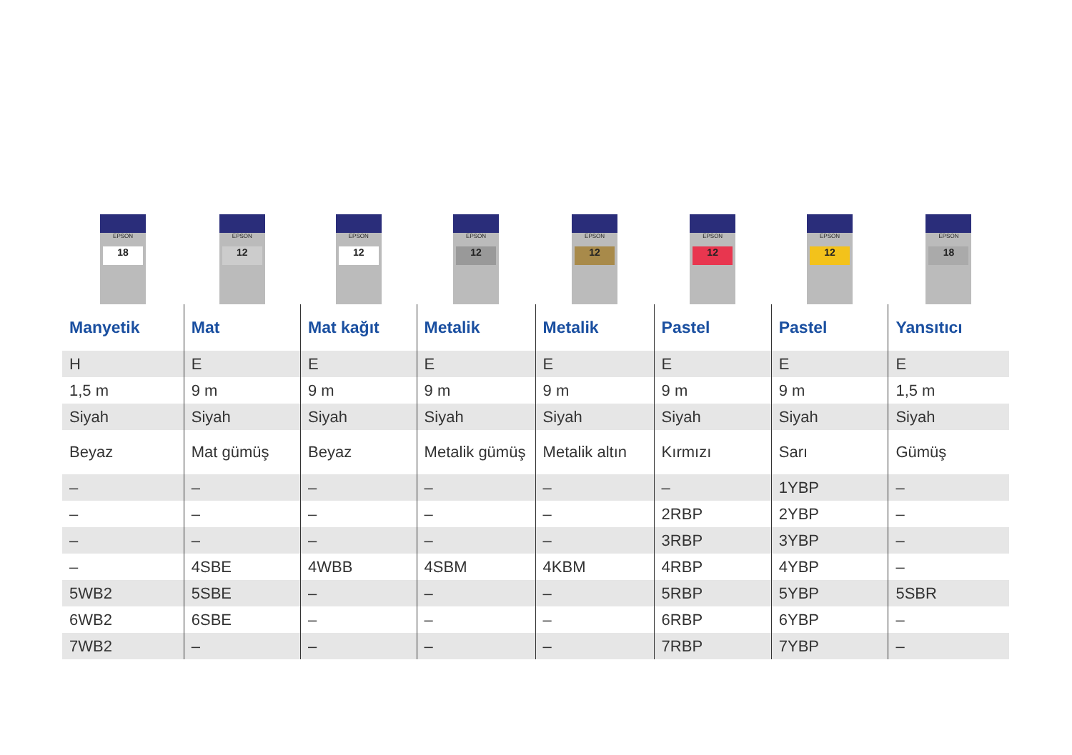| EPSON 18 | EPSON 12 | EPSON 12 | EPSON 12 | EPSON 12 | EPSON 12 | EPSON 12 | EPSON 18 |
| Manyetik | Mat | Mat kağıt | Metalik | Metalik | Pastel | Pastel | Yansıtıcı |
| H | E | E | E | E | E | E | E |
| 1,5 m | 9 m | 9 m | 9 m | 9 m | 9 m | 9 m | 1,5 m |
| Siyah | Siyah | Siyah | Siyah | Siyah | Siyah | Siyah | Siyah |
| Beyaz | Mat gümüş | Beyaz | Metalik gümüş | Metalik altın | Kırmızı | Sarı | Gümüş |
| – | – | – | – | – | – | 1YBP | – |
| – | – | – | – | – | 2RBP | 2YBP | – |
| – | – | – | – | – | 3RBP | 3YBP | – |
| – | 4SBE | 4WBB | 4SBM | 4KBM | 4RBP | 4YBP | – |
| 5WB2 | 5SBE | – | – | – | 5RBP | 5YBP | 5SBR |
| 6WB2 | 6SBE | – | – | – | 6RBP | 6YBP | – |
| 7WB2 | – | – | – | – | 7RBP | 7YBP | – |